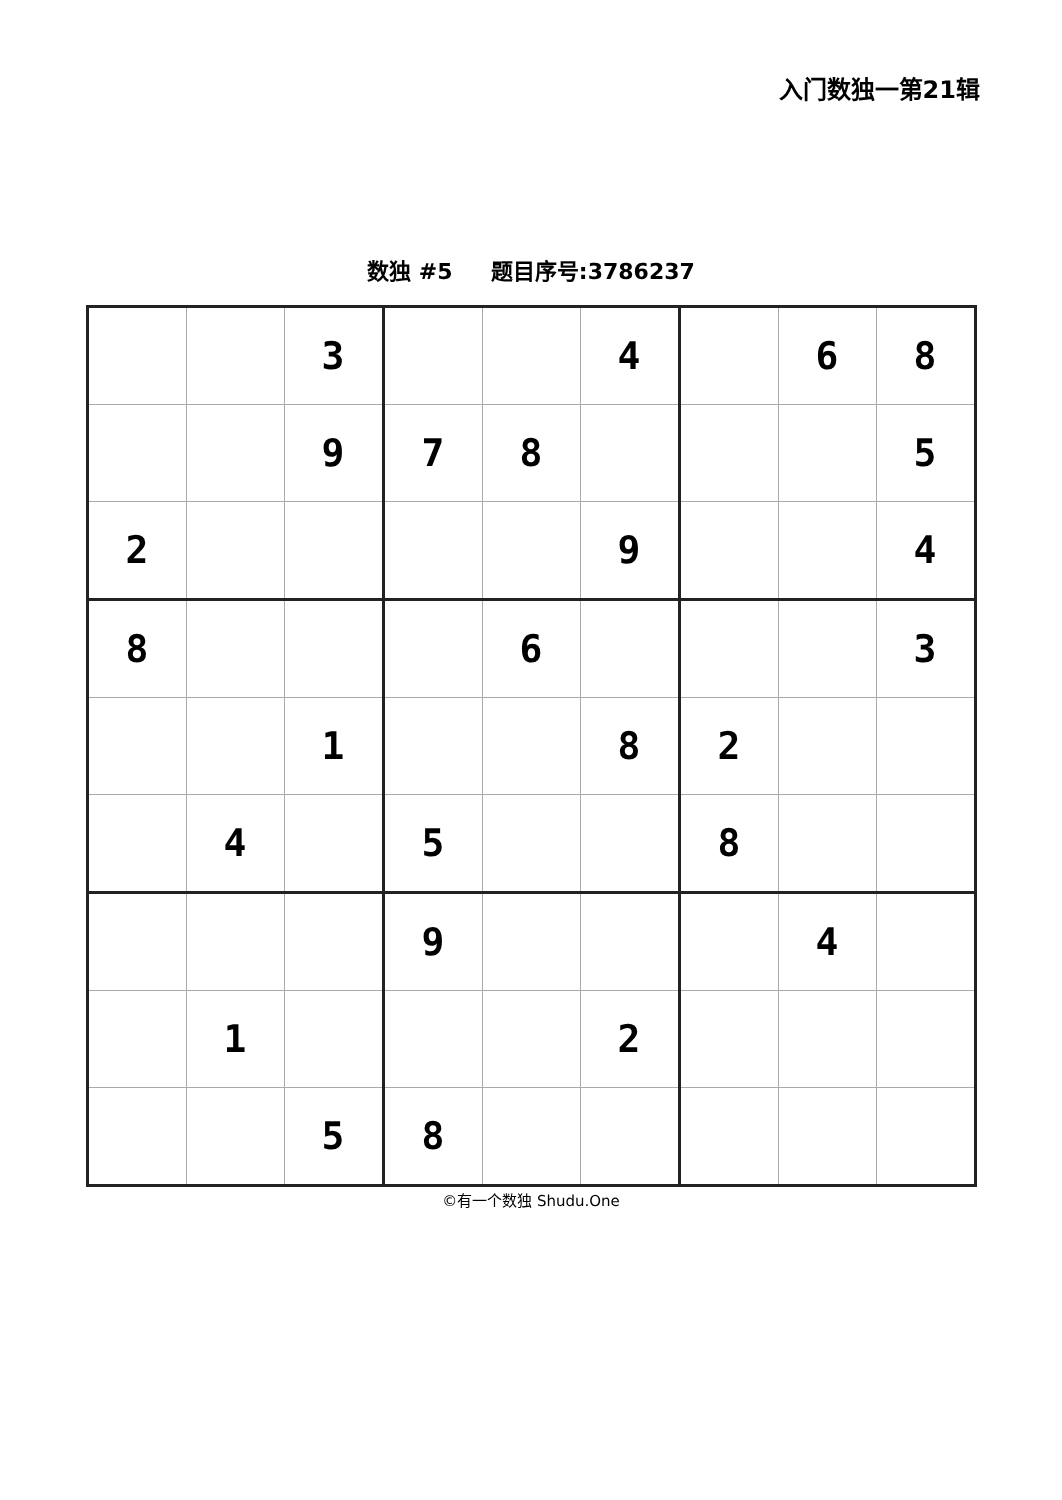入门数独一第21辑
数独 #5 题目序号:3786237
| | | 3 | | | 4 | | 6 | 8 |
| | | 9 | 7 | 8 | | | | 5 |
| 2 | | | | | 9 | | | 4 |
| 8 | | | | 6 | | | | 3 |
| | | 1 | | | 8 | 2 | | |
| | 4 | | 5 | | | 8 | | |
| | | | 9 | | | | 4 | |
| | 1 | | | | 2 | | | |
| | | 5 | 8 | | | | | |
©有一个数独 Shudu.One